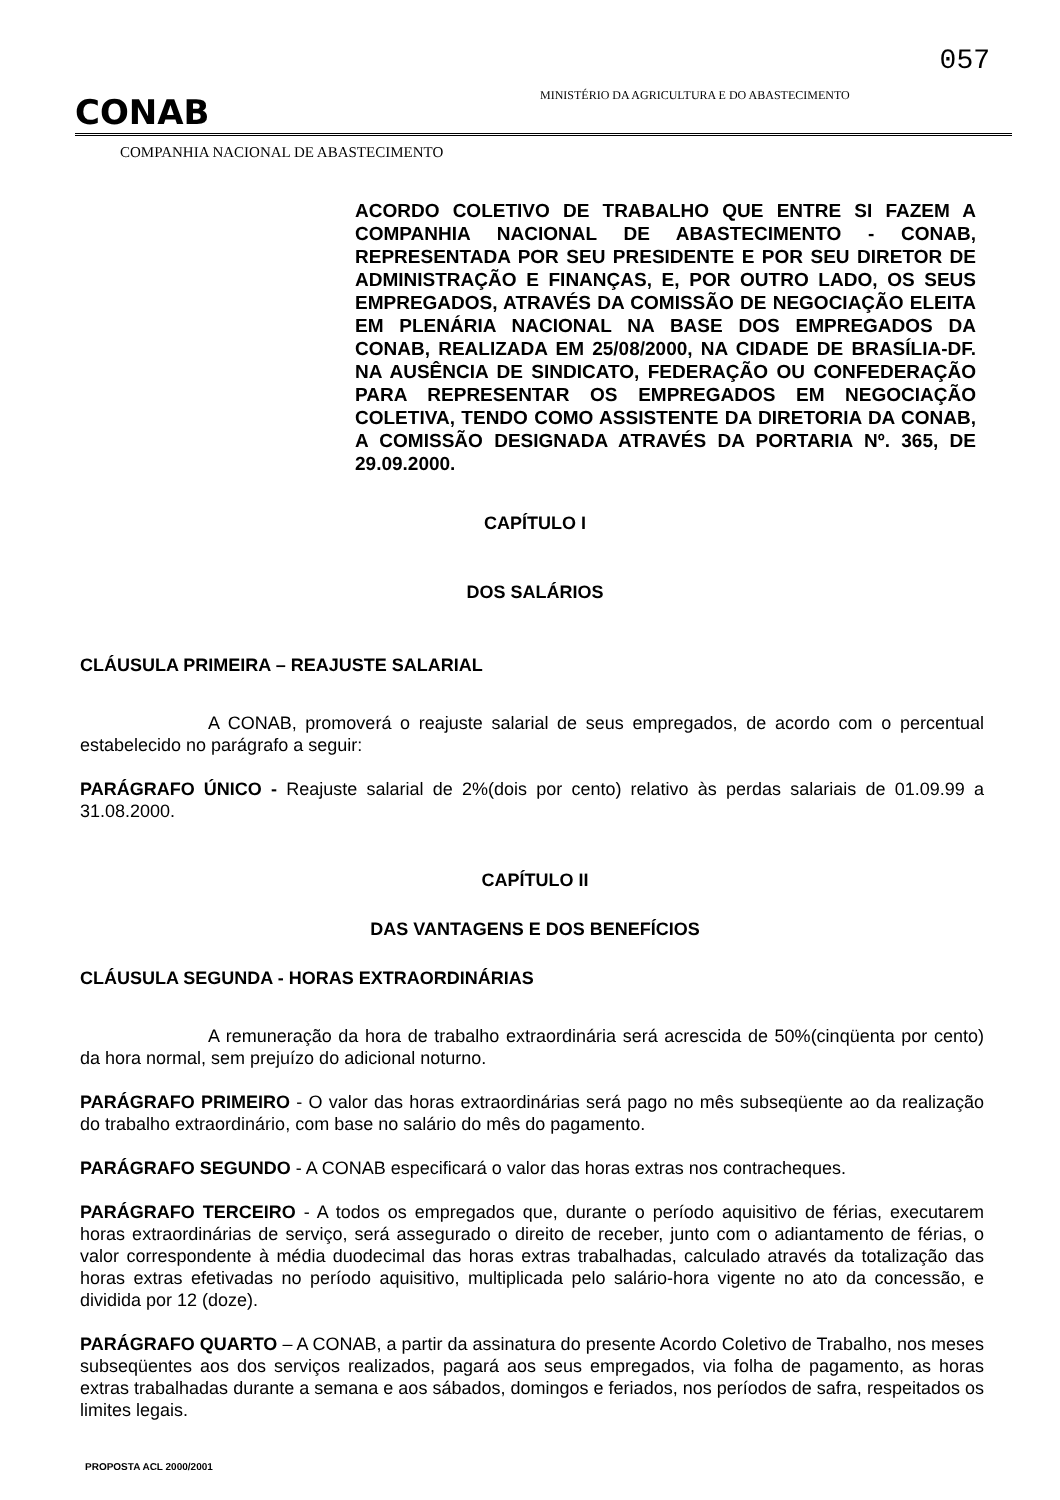057
CONAB
MINISTÉRIO DA AGRICULTURA E DO ABASTECIMENTO
COMPANHIA NACIONAL DE ABASTECIMENTO
ACORDO COLETIVO DE TRABALHO QUE ENTRE SI FAZEM A COMPANHIA NACIONAL DE ABASTECIMENTO - CONAB, REPRESENTADA POR SEU PRESIDENTE E POR SEU DIRETOR DE ADMINISTRAÇÃO E FINANÇAS, E, POR OUTRO LADO, OS SEUS EMPREGADOS, ATRAVÉS DA COMISSÃO DE NEGOCIAÇÃO ELEITA EM PLENÁRIA NACIONAL NA BASE DOS EMPREGADOS DA CONAB, REALIZADA EM 25/08/2000, NA CIDADE DE BRASÍLIA-DF. NA AUSÊNCIA DE SINDICATO, FEDERAÇÃO OU CONFEDERAÇÃO PARA REPRESENTAR OS EMPREGADOS EM NEGOCIAÇÃO COLETIVA, TENDO COMO ASSISTENTE DA DIRETORIA DA CONAB, A COMISSÃO DESIGNADA ATRAVÉS DA PORTARIA Nº. 365, DE 29.09.2000.
CAPÍTULO I
DOS SALÁRIOS
CLÁUSULA PRIMEIRA – REAJUSTE SALARIAL
A CONAB, promoverá o reajuste salarial de seus empregados, de acordo com o percentual estabelecido no parágrafo a seguir:
PARÁGRAFO ÚNICO - Reajuste salarial de 2%(dois por cento) relativo às perdas salariais de 01.09.99 a 31.08.2000.
CAPÍTULO II
DAS VANTAGENS E DOS BENEFÍCIOS
CLÁUSULA SEGUNDA - HORAS EXTRAORDINÁRIAS
A remuneração da hora de trabalho extraordinária será acrescida de 50%(cinqüenta por cento) da hora normal, sem prejuízo do adicional noturno.
PARÁGRAFO PRIMEIRO - O valor das horas extraordinárias será pago no mês subseqüente ao da realização do trabalho extraordinário, com base no salário do mês do pagamento.
PARÁGRAFO SEGUNDO - A CONAB especificará o valor das horas extras nos contracheques.
PARÁGRAFO TERCEIRO - A todos os empregados que, durante o período aquisitivo de férias, executarem horas extraordinárias de serviço, será assegurado o direito de receber, junto com o adiantamento de férias, o valor correspondente à média duodecimal das horas extras trabalhadas, calculado através da totalização das horas extras efetivadas no período aquisitivo, multiplicada pelo salário-hora vigente no ato da concessão, e dividida por 12 (doze).
PARÁGRAFO QUARTO – A CONAB, a partir da assinatura do presente Acordo Coletivo de Trabalho, nos meses subseqüentes aos dos serviços realizados, pagará aos seus empregados, via folha de pagamento, as horas extras trabalhadas durante a semana e aos sábados, domingos e feriados, nos períodos de safra, respeitados os limites legais.
PROPOSTA ACL 2000/2001